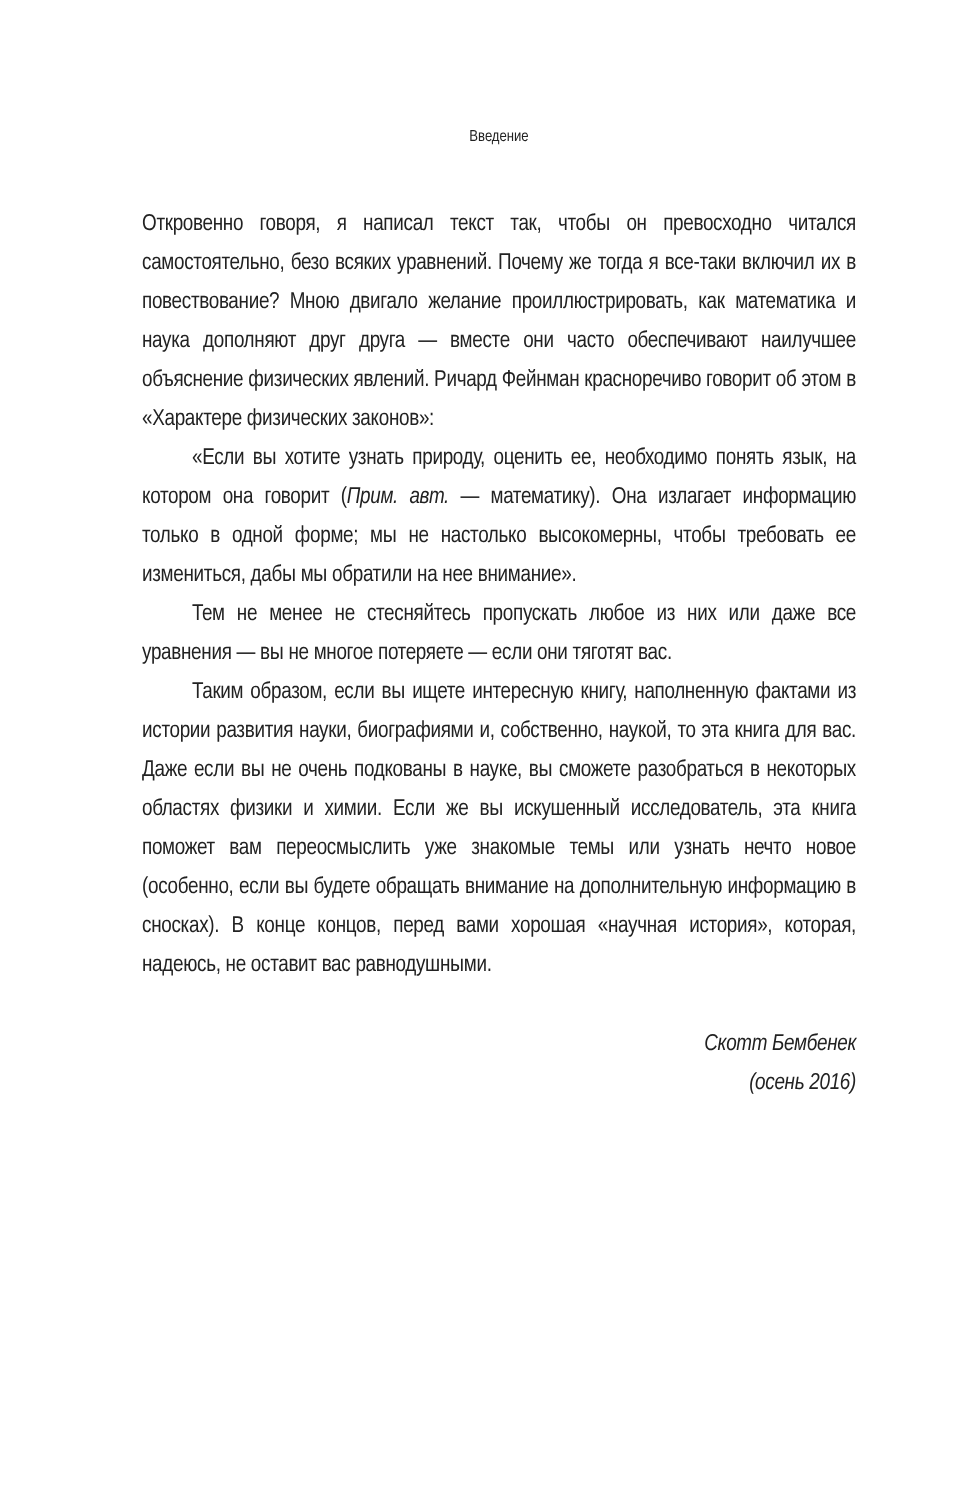Введение
Откровенно говоря, я написал текст так, чтобы он превосходно читался самостоятельно, безо всяких уравнений. Почему же тогда я все-таки включил их в повествование? Мною двигало желание проиллюстрировать, как математика и наука дополняют друг друга — вместе они часто обеспечивают наилучшее объяснение физических явлений. Ричард Фейнман красноречиво говорит об этом в «Характере физических законов»:
«Если вы хотите узнать природу, оценить ее, необходимо понять язык, на котором она говорит (Прим. авт. — математику). Она излагает информацию только в одной форме; мы не настолько высокомерны, чтобы требовать ее измениться, дабы мы обратили на нее внимание».
Тем не менее не стесняйтесь пропускать любое из них или даже все уравнения — вы не многое потеряете — если они тяготят вас.
Таким образом, если вы ищете интересную книгу, наполненную фактами из истории развития науки, биографиями и, собственно, наукой, то эта книга для вас. Даже если вы не очень подкованы в науке, вы сможете разобраться в некоторых областях физики и химии. Если же вы искушенный исследователь, эта книга поможет вам переосмыслить уже знакомые темы или узнать нечто новое (особенно, если вы будете обращать внимание на дополнительную информацию в сносках). В конце концов, перед вами хорошая «научная история», которая, надеюсь, не оставит вас равнодушными.
Скотт Бембенек
(осень 2016)